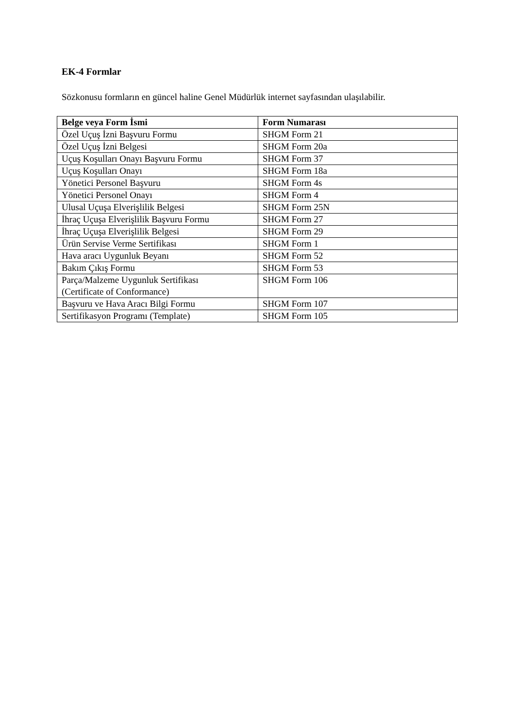EK-4 Formlar
Sözkonusu formların en güncel haline Genel Müdürlük internet sayfasından ulaşılabilir.
| Belge veya Form İsmi | Form Numarası |
| --- | --- |
| Özel Uçuş İzni Başvuru Formu | SHGM Form 21 |
| Özel Uçuş İzni Belgesi | SHGM Form 20a |
| Uçuş Koşulları Onayı Başvuru Formu | SHGM Form 37 |
| Uçuş Koşulları Onayı | SHGM Form 18a |
| Yönetici Personel Başvuru | SHGM Form 4s |
| Yönetici Personel Onayı | SHGM Form 4 |
| Ulusal Uçuşa Elverişlilik Belgesi | SHGM Form 25N |
| İhraç Uçuşa Elverişlilik Başvuru Formu | SHGM Form 27 |
| İhraç Uçuşa Elverişlilik Belgesi | SHGM Form 29 |
| Ürün Servise Verme Sertifikası | SHGM Form 1 |
| Hava aracı Uygunluk Beyanı | SHGM Form 52 |
| Bakım Çıkış Formu | SHGM Form 53 |
| Parça/Malzeme Uygunluk Sertifikası (Certificate of Conformance) | SHGM Form 106 |
| Başvuru ve Hava Aracı Bilgi Formu | SHGM Form 107 |
| Sertifikasyon Programı (Template) | SHGM Form 105 |